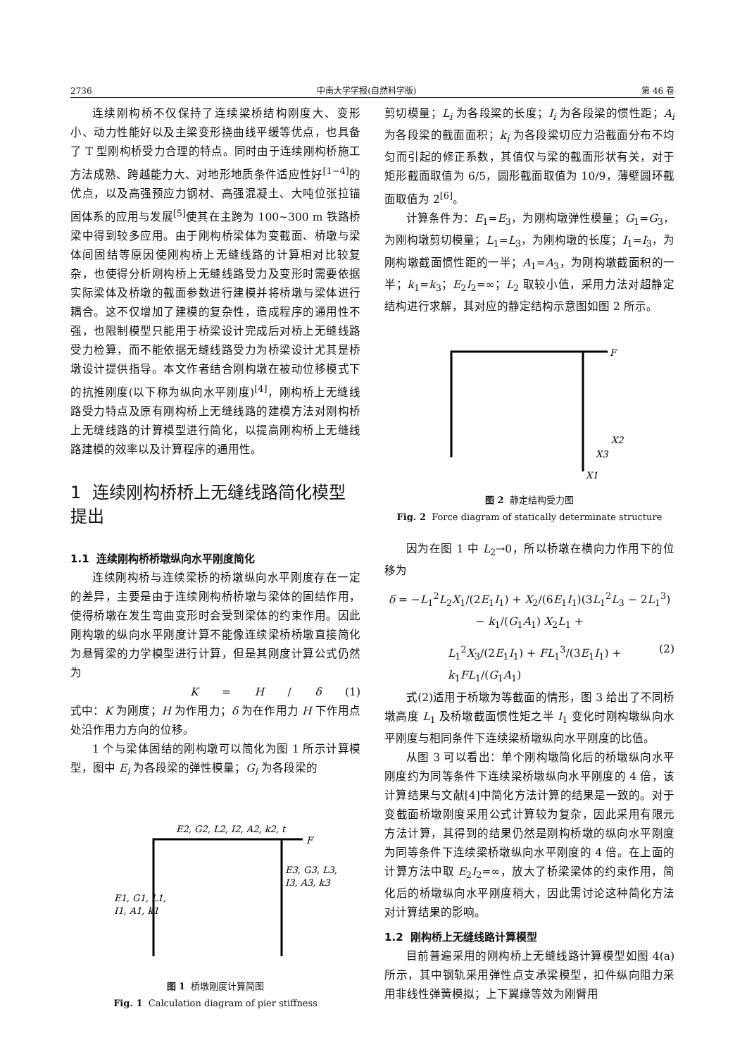2736 中南大学学报(自然科学版) 第 46 卷
连续刚构桥不仅保持了连续梁桥结构刚度大、变形小、动力性能好以及主梁变形挠曲线平缓等优点，也具备了 T 型刚构桥受力合理的特点。同时由于连续刚构桥施工方法成熟、跨越能力大、对地形地质条件适应性好<sup>[1−4]</sup>的优点，以及高强预应力钢材、高强混凝土、大吨位张拉锚固体系的应用与发展<sup>[5]</sup>使其在主跨为 100~300 m 铁路桥梁中得到较多应用。由于刚构桥梁体为变截面、桥墩与梁体间固结等原因使刚构桥上无缝线路的计算相对比较复杂，也使得分析刚构桥上无缝线路受力及变形时需要依据实际梁体及桥墩的截面参数进行建模并将桥墩与梁体进行耦合。这不仅增加了建模的复杂性，造成程序的通用性不强，也限制模型只能用于桥梁设计完成后对桥上无缝线路受力检算，而不能依据无缝线路受力为桥梁设计尤其是桥墩设计提供指导。本文作者结合刚构墩在被动位移模式下的抗推刚度(以下称为纵向水平刚度)<sup>[4]</sup>，刚构桥上无缝线路受力特点及原有刚构桥上无缝线路的建模方法对刚构桥上无缝线路的计算模型进行简化，以提高刚构桥上无缝线路建模的效率以及计算程序的通用性。
1 连续刚构桥桥上无缝线路简化模型提出
1.1 连续刚构桥桥墩纵向水平刚度简化
连续刚构桥与连续梁桥的桥墩纵向水平刚度存在一定的差异，主要是由于连续刚构桥桥墩与梁体的固结作用，使得桥墩在发生弯曲变形时会受到梁体的约束作用。因此刚构墩的纵向水平刚度计算不能像连续梁桥桥墩直接简化为悬臂梁的力学模型进行计算，但是其刚度计算公式仍然为
K = H / δ (1)
式中：K 为刚度；H 为作用力；δ 为在作用力 H 下作用点处沿作用力方向的位移。
1 个与梁体固结的刚构墩可以简化为图 1 所示计算模型，图中 E<sub>i</sub> 为各段梁的弹性模量；G<sub>i</sub> 为各段梁的
E2, G2, L2, I2, A2, k2, t
F
E1, G1, L1,
I1, A1, k1
E3, G3, L3,
I3, A3, k3
图 1 桥墩刚度计算简图
Fig. 1 Calculation diagram of pier stiffness
剪切模量；L<sub>i</sub> 为各段梁的长度；I<sub>i</sub> 为各段梁的惯性距；A<sub>i</sub> 为各段梁的截面面积；k<sub>i</sub> 为各段梁切应力沿截面分布不均匀而引起的修正系数，其值仅与梁的截面形状有关，对于矩形截面取值为 6/5，圆形截面取值为 10/9，薄壁圆环截面取值为 2<sup>[6]</sup>。
计算条件为：E<sub>1</sub>=E<sub>3</sub>，为刚构墩弹性模量；G<sub>1</sub>=G<sub>3</sub>，为刚构墩剪切模量；L<sub>1</sub>=L<sub>3</sub>，为刚构墩的长度；I<sub>1</sub>=I<sub>3</sub>，为刚构墩截面惯性距的一半；A<sub>1</sub>=A<sub>3</sub>，为刚构墩截面积的一半；k<sub>1</sub>=k<sub>3</sub>；E<sub>2</sub>I<sub>2</sub>=∞；L<sub>2</sub> 取较小值，采用力法对超静定结构进行求解，其对应的静定结构示意图如图 2 所示。
F
X2
X3
X1
图 2 静定结构受力图
Fig. 2 Force diagram of statically determinate structure
因为在图 1 中 L<sub>2</sub>→0，所以桥墩在横向力作用下的位移为
δ = −L<sub>1</sub><sup>2</sup>L<sub>2</sub>X<sub>1</sub>/(2E<sub>1</sub>I<sub>1</sub>) + X<sub>2</sub>/(6E<sub>1</sub>I<sub>1</sub>)(3L<sub>1</sub><sup>2</sup>L<sub>3</sub> − 2L<sub>1</sub><sup>3</sup>) − k<sub>1</sub>/(G<sub>1</sub>A<sub>1</sub>) X<sub>2</sub>L<sub>1</sub> +
L<sub>1</sub><sup>2</sup>X<sub>3</sub>/(2E<sub>1</sub>I<sub>1</sub>) + FL<sub>1</sub><sup>3</sup>/(3E<sub>1</sub>I<sub>1</sub>) + k<sub>1</sub>FL<sub>1</sub>/(G<sub>1</sub>A<sub>1</sub>) (2)
式(2)适用于桥墩为等截面的情形，图 3 给出了不同桥墩高度 L<sub>1</sub> 及桥墩截面惯性矩之半 I<sub>1</sub> 变化时刚构墩纵向水平刚度与相同条件下连续梁桥墩纵向水平刚度的比值。
从图 3 可以看出：单个刚构墩简化后的桥墩纵向水平刚度约为同等条件下连续梁桥墩纵向水平刚度的 4 倍，该计算结果与文献[4]中简化方法计算的结果是一致的。对于变截面桥墩刚度采用公式计算较为复杂，因此采用有限元方法计算，其得到的结果仍然是刚构桥墩的纵向水平刚度为同等条件下连续梁桥墩纵向水平刚度的 4 倍。在上面的计算方法中取 E<sub>2</sub>I<sub>2</sub>=∞，放大了桥梁梁体的约束作用，简化后的桥墩纵向水平刚度稍大，因此需讨论这种简化方法对计算结果的影响。
1.2 刚构桥上无缝线路计算模型
目前普遍采用的刚构桥上无缝线路计算模型如图 4(a)所示，其中钢轨采用弹性点支承梁模型，扣件纵向阻力采用非线性弹簧模拟；上下翼缘等效为刚臂用